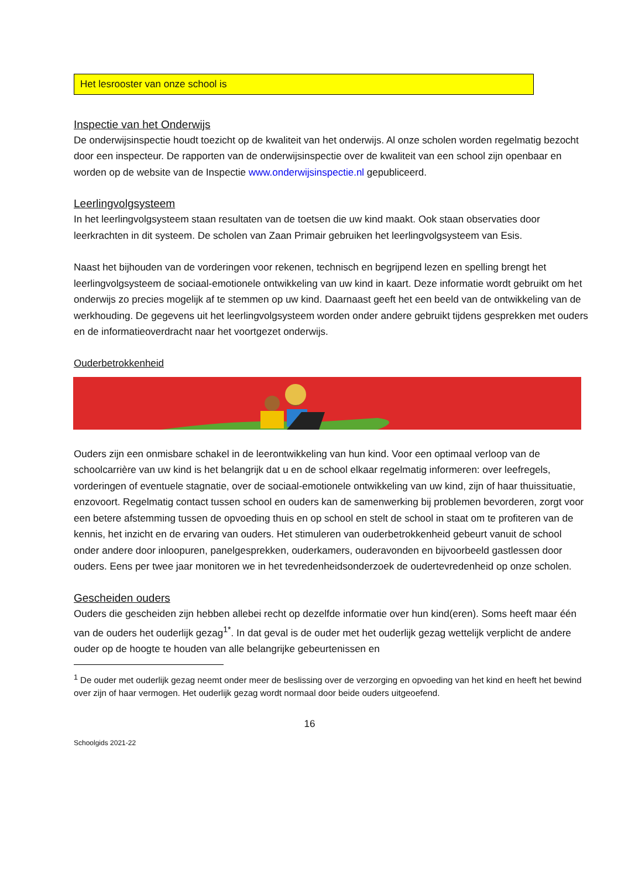Het lesrooster van onze school is
Inspectie van het Onderwijs
De onderwijsinspectie houdt toezicht op de kwaliteit van het onderwijs. Al onze scholen worden regelmatig bezocht door een inspecteur. De rapporten van de onderwijsinspectie over de kwaliteit van een school zijn openbaar en worden op de website van de Inspectie www.onderwijsinspectie.nl gepubliceerd.
Leerlingvolgsysteem
In het leerlingvolgsysteem staan resultaten van de toetsen die uw kind maakt. Ook staan observaties door leerkrachten in dit systeem. De scholen van Zaan Primair gebruiken het leerlingvolgsysteem van Esis.
Naast het bijhouden van de vorderingen voor rekenen, technisch en begrijpend lezen en spelling brengt het leerlingvolgsysteem de sociaal-emotionele ontwikkeling van uw kind in kaart. Deze informatie wordt gebruikt om het onderwijs zo precies mogelijk af te stemmen op uw kind. Daarnaast geeft het een beeld van de ontwikkeling van de werkhouding. De gegevens uit het leerlingvolgsysteem worden onder andere gebruikt tijdens gesprekken met ouders en de informatieoverdracht naar het voortgezet onderwijs.
Ouderbetrokkenheid
Ouders zijn een onmisbare schakel in de leerontwikkeling van hun kind. Voor een optimaal verloop van de schoolcarrière van uw kind is het belangrijk dat u en de school elkaar regelmatig informeren: over leefregels, vorderingen of eventuele stagnatie, over de sociaal-emotionele ontwikkeling van uw kind, zijn of haar thuissituatie, enzovoort. Regelmatig contact tussen school en ouders kan de samenwerking bij problemen bevorderen, zorgt voor een betere afstemming tussen de opvoeding thuis en op school en stelt de school in staat om te profiteren van de kennis, het inzicht en de ervaring van ouders. Het stimuleren van ouderbetrokkenheid gebeurt vanuit de school onder andere door inloopuren, panelgesprekken, ouderkamers, ouderavonden en bijvoorbeeld gastlessen door ouders. Eens per twee jaar monitoren we in het tevredenheidsonderzoek de oudertevredenheid op onze scholen.
Gescheiden ouders
Ouders die gescheiden zijn hebben allebei recht op dezelfde informatie over hun kind(eren). Soms heeft maar één van de ouders het ouderlijk gezag<sup>1*</sup>. In dat geval is de ouder met het ouderlijk gezag wettelijk verplicht de andere ouder op de hoogte te houden van alle belangrijke gebeurtenissen en
<sup>1</sup> De ouder met ouderlijk gezag neemt onder meer de beslissing over de verzorging en opvoeding van het kind en heeft het bewind over zijn of haar vermogen. Het ouderlijk gezag wordt normaal door beide ouders uitgeoefend.
16
Schoolgids 2021-22